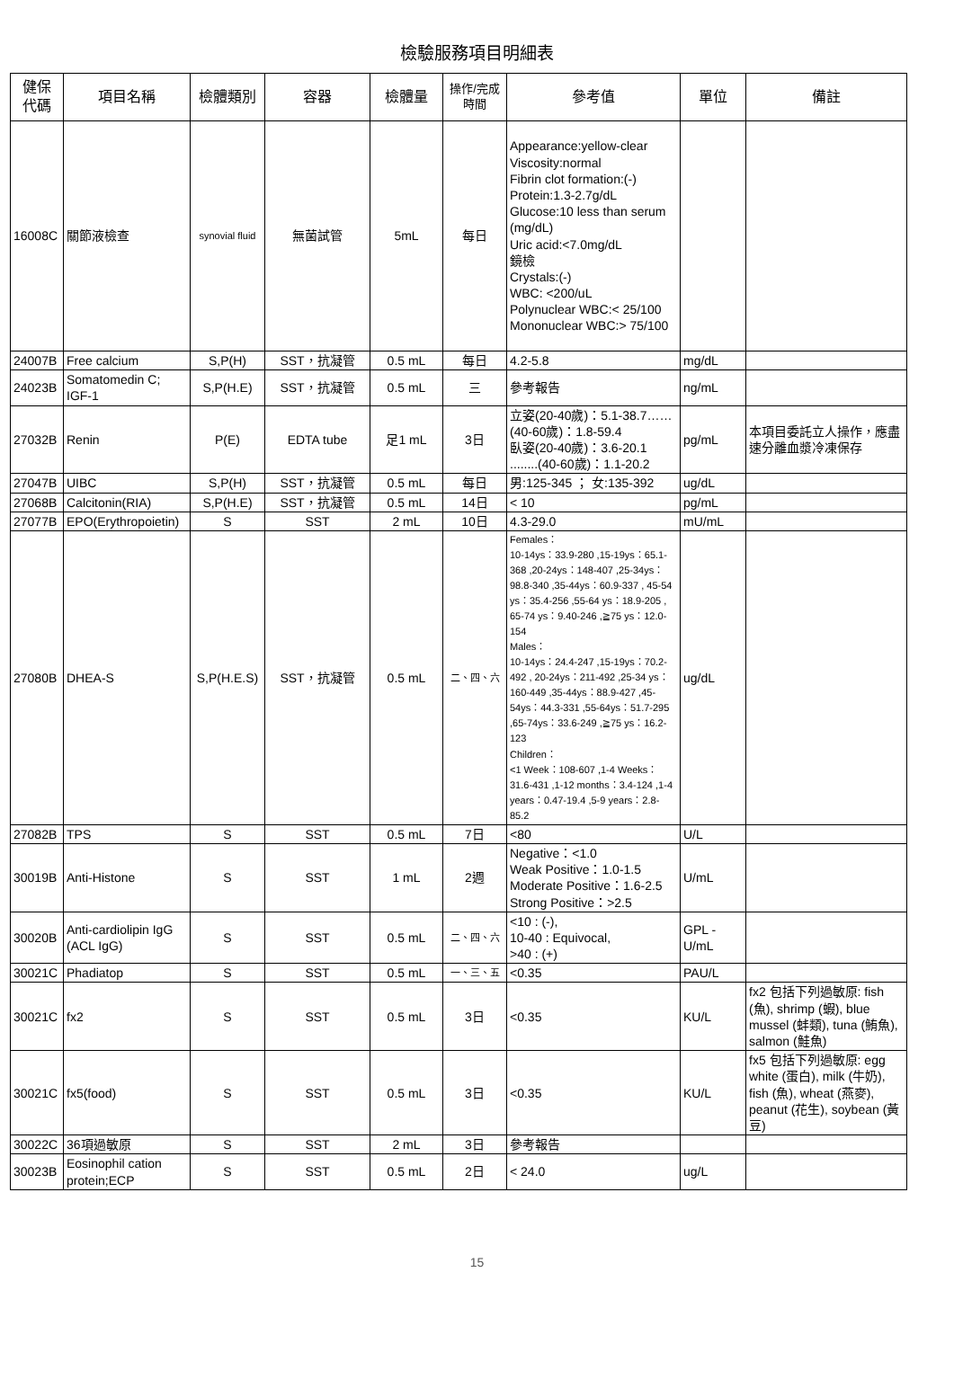檢驗服務項目明細表
| 健保 代碼 | 項目名稱 | 檢體類別 | 容器 | 檢體量 | 操作/完成 時間 | 參考值 | 單位 | 備註 |
| --- | --- | --- | --- | --- | --- | --- | --- | --- |
| 16008C | 關節液檢查 | synovial fluid | 無菌試管 | 5mL | 每日 | Appearance:yellow-clear Viscosity:normal Fibrin clot formation:(-) Protein:1.3-2.7g/dL Glucose:10 less than serum (mg/dL) Uric acid:<7.0mg/dL 鏡檢 Crystals:(-) WBC: <200/uL Polynuclear WBC:< 25/100 Mononuclear WBC:> 75/100 | | |
| 24007B | Free calcium | S,P(H) | SST，抗凝管 | 0.5 mL | 每日 | 4.2-5.8 | mg/dL | |
| 24023B | Somatomedin C; IGF-1 | S,P(H.E) | SST，抗凝管 | 0.5 mL | 三 | 參考報告 | ng/mL | |
| 27032B | Renin | P(E) | EDTA tube | 足1 mL | 3日 | 立姿(20-40歲)：5.1-38.7……(40-60歲)：1.8-59.4 臥姿(20-40歲)：3.6-20.1 ........(40-60歲)：1.1-20.2 | pg/mL | 本項目委託立人操作，應盡速分離血漿冷凍保存 |
| 27047B | UIBC | S,P(H) | SST，抗凝管 | 0.5 mL | 每日 | 男:125-345 ； 女:135-392 | ug/dL | |
| 27068B | Calcitonin(RIA) | S,P(H.E) | SST，抗凝管 | 0.5 mL | 14日 | < 10 | pg/mL | |
| 27077B | EPO(Erythropoietin) | S | SST | 2 mL | 10日 | 4.3-29.0 | mU/mL | |
| 27080B | DHEA-S | S,P(H.E.S) | SST，抗凝管 | 0.5 mL | 二、四、六 | Females： 10-14ys：33.9-280 ,15-19ys：65.1-368 ,20-24ys：148-407 ,25-34ys：98.8-340 ,35-44ys：60.9-337 , 45-54 ys：35.4-256 ,55-64 ys：18.9-205 , 65-74 ys：9.40-246 ,≧75 ys：12.0-154 Males： 10-14ys：24.4-247 ,15-19ys：70.2-492 , 20-24ys：211-492 ,25-34 ys：160-449 ,35-44ys：88.9-427 ,45-54ys：44.3-331 ,55-64ys：51.7-295 ,65-74ys：33.6-249 ,≧75 ys：16.2-123 Children： <1 Week：108-607 ,1-4 Weeks：31.6-431 ,1-12 months：3.4-124 ,1-4 years：0.47-19.4 ,5-9 years：2.8-85.2 | ug/dL | |
| 27082B | TPS | S | SST | 0.5 mL | 7日 | <80 | U/L | |
| 30019B | Anti-Histone | S | SST | 1 mL | 2週 | Negative：<1.0 Weak Positive：1.0-1.5 Moderate Positive：1.6-2.5 Strong Positive：>2.5 | U/mL | |
| 30020B | Anti-cardiolipin IgG (ACL IgG) | S | SST | 0.5 mL | 二、四、六 | <10 : (-), 10-40 : Equivocal, >40 : (+) | GPL - U/mL | |
| 30021C | Phadiatop | S | SST | 0.5 mL | 一、三、五 | <0.35 | PAU/L | |
| 30021C | fx2 | S | SST | 0.5 mL | 3日 | <0.35 | KU/L | fx2 包括下列過敏原: fish (魚), shrimp (蝦), blue mussel (蚌類), tuna (鮪魚), salmon (鮭魚) |
| 30021C | fx5(food) | S | SST | 0.5 mL | 3日 | <0.35 | KU/L | fx5 包括下列過敏原: egg white (蛋白), milk (牛奶), fish (魚), wheat (燕麥), peanut (花生), soybean (黃豆) |
| 30022C | 36項過敏原 | S | SST | 2 mL | 3日 | 參考報告 | | |
| 30023B | Eosinophil cation protein;ECP | S | SST | 0.5 mL | 2日 | < 24.0 | ug/L | |
15